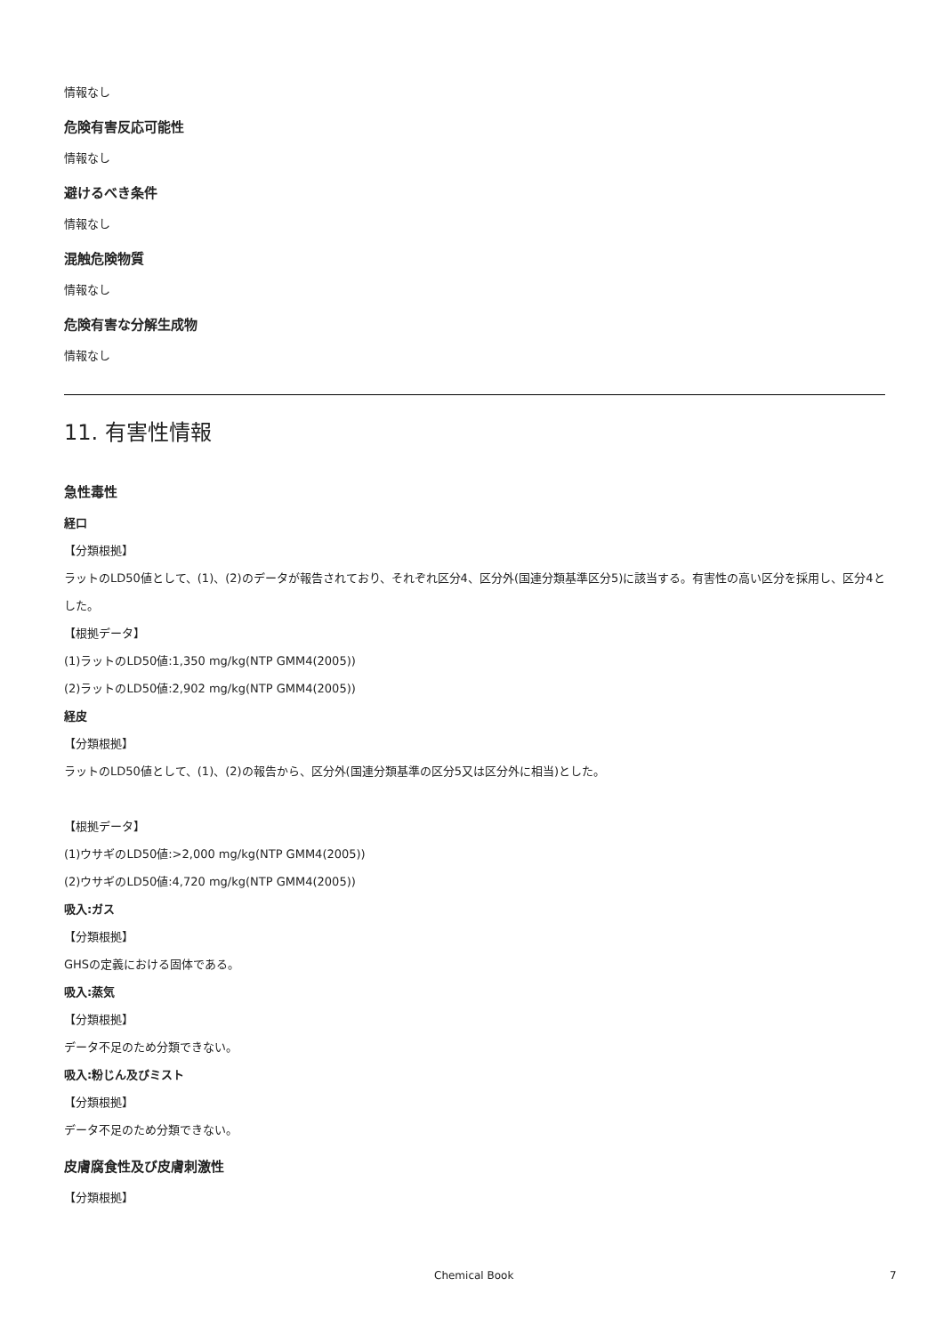情報なし
危険有害反応可能性
情報なし
避けるべき条件
情報なし
混触危険物質
情報なし
危険有害な分解生成物
情報なし
11. 有害性情報
急性毒性
経口
【分類根拠】
ラットのLD50値として、(1)、(2)のデータが報告されており、それぞれ区分4、区分外(国連分類基準区分5)に該当する。有害性の高い区分を採用し、区分4とした。
【根拠データ】
(1)ラットのLD50値:1,350 mg/kg(NTP GMM4(2005))
(2)ラットのLD50値:2,902 mg/kg(NTP GMM4(2005))
経皮
【分類根拠】
ラットのLD50値として、(1)、(2)の報告から、区分外(国連分類基準の区分5又は区分外に相当)とした。
【根拠データ】
(1)ウサギのLD50値:>2,000 mg/kg(NTP GMM4(2005))
(2)ウサギのLD50値:4,720 mg/kg(NTP GMM4(2005))
吸入:ガス
【分類根拠】
GHSの定義における固体である。
吸入:蒸気
【分類根拠】
データ不足のため分類できない。
吸入:粉じん及びミスト
【分類根拠】
データ不足のため分類できない。
皮膚腐食性及び皮膚刺激性
【分類根拠】
Chemical Book 7